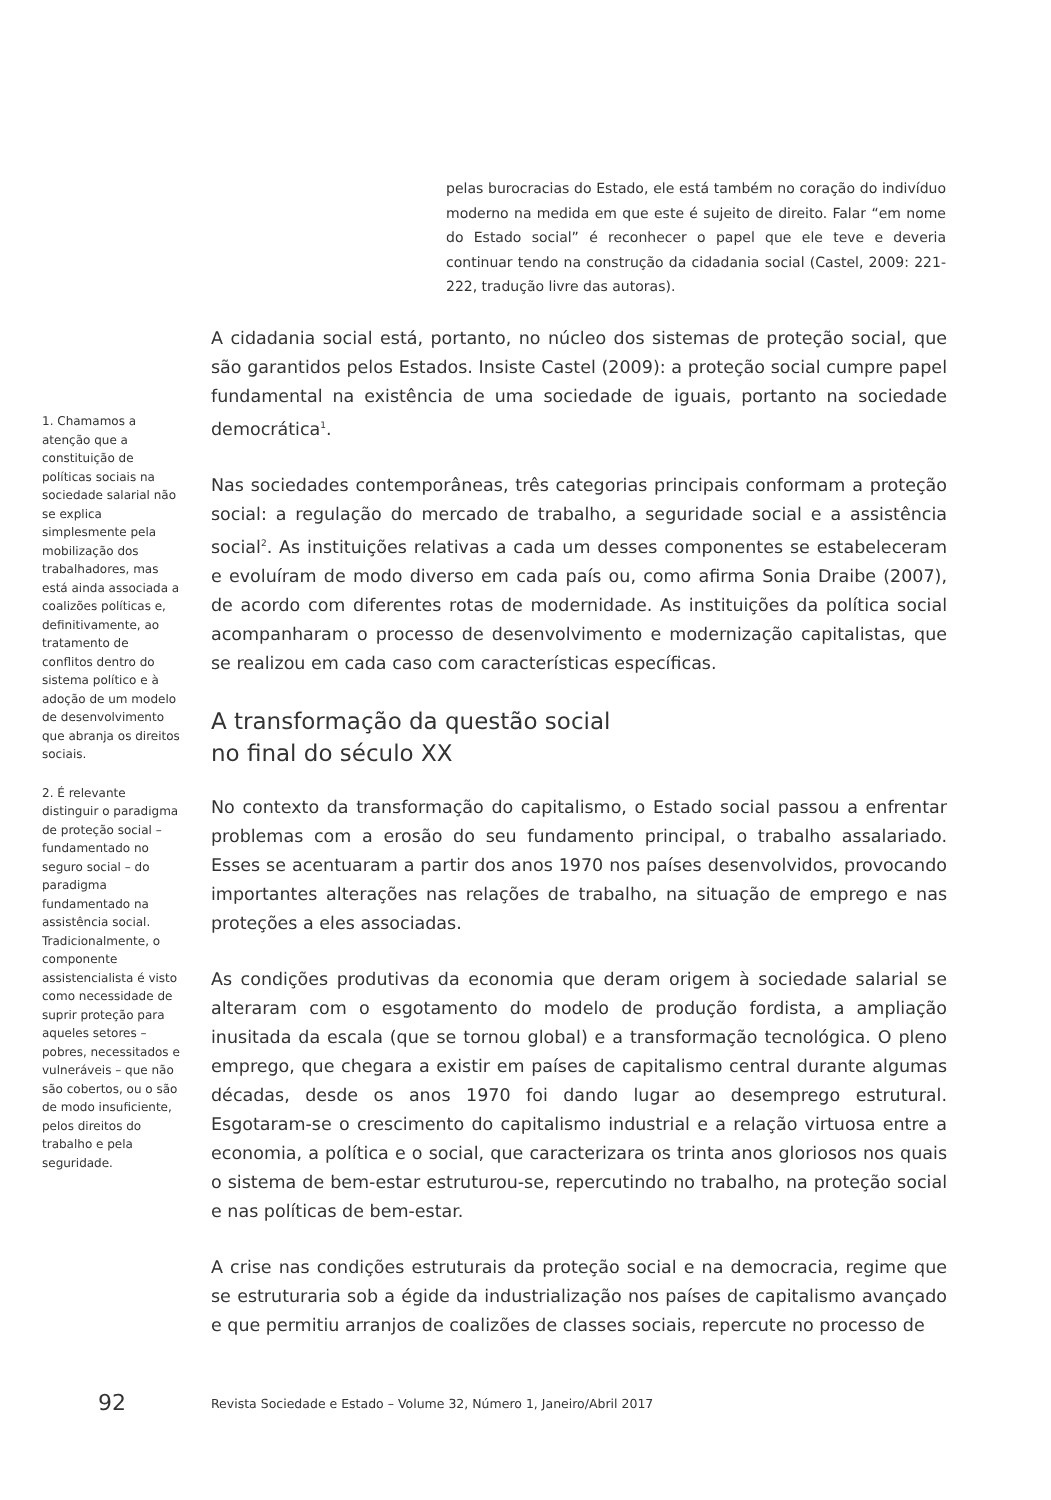pelas burocracias do Estado, ele está também no coração do indivíduo moderno na medida em que este é sujeito de direito. Falar “em nome do Estado social” é reconhecer o papel que ele teve e deveria continuar tendo na construção da cidadania social (Castel, 2009: 221-222, tradução livre das autoras).
A cidadania social está, portanto, no núcleo dos sistemas de proteção social, que são garantidos pelos Estados. Insiste Castel (2009): a proteção social cumpre papel fundamental na existência de uma sociedade de iguais, portanto na sociedade democrática<sup>1</sup>.
Nas sociedades contemporâneas, três categorias principais conformam a proteção social: a regulação do mercado de trabalho, a seguridade social e a assistência social<sup>2</sup>. As instituições relativas a cada um desses componentes se estabeleceram e evoluíram de modo diverso em cada país ou, como afirma Sonia Draibe (2007), de acordo com diferentes rotas de modernidade. As instituições da política social acompanharam o processo de desenvolvimento e modernização capitalistas, que se realizou em cada caso com características específicas.
A transformação da questão social
no final do século XX
No contexto da transformação do capitalismo, o Estado social passou a enfrentar problemas com a erosão do seu fundamento principal, o trabalho assalariado. Esses se acentuaram a partir dos anos 1970 nos países desenvolvidos, provocando importantes alterações nas relações de trabalho, na situação de emprego e nas proteções a eles associadas.
As condições produtivas da economia que deram origem à sociedade salarial se alteraram com o esgotamento do modelo de produção fordista, a ampliação inusitada da escala (que se tornou global) e a transformação tecnológica. O pleno emprego, que chegara a existir em países de capitalismo central durante algumas décadas, desde os anos 1970 foi dando lugar ao desemprego estrutural. Esgotaram-se o crescimento do capitalismo industrial e a relação virtuosa entre a economia, a política e o social, que caracterizara os trinta anos gloriosos nos quais o sistema de bem-estar estruturou-se, repercutindo no trabalho, na proteção social e nas políticas de bem-estar.
A crise nas condições estruturais da proteção social e na democracia, regime que se estruturaria sob a égide da industrialização nos países de capitalismo avançado e que permitiu arranjos de coalizões de classes sociais, repercute no processo de
1. Chamamos a atenção que a constituição de políticas sociais na sociedade salarial não se explica simplesmente pela mobilização dos trabalhadores, mas está ainda associada a coalizões políticas e, definitivamente, ao tratamento de conflitos dentro do sistema político e à adoção de um modelo de desenvolvimento que abranja os direitos sociais.
2. É relevante distinguir o paradigma de proteção social – fundamentado no seguro social – do paradigma fundamentado na assistência social. Tradicionalmente, o componente assistencialista é visto como necessidade de suprir proteção para aqueles setores – pobres, necessitados e vulneráveis – que não são cobertos, ou o são de modo insuficiente, pelos direitos do trabalho e pela seguridade.
92 Revista Sociedade e Estado – Volume 32, Número 1, Janeiro/Abril 2017